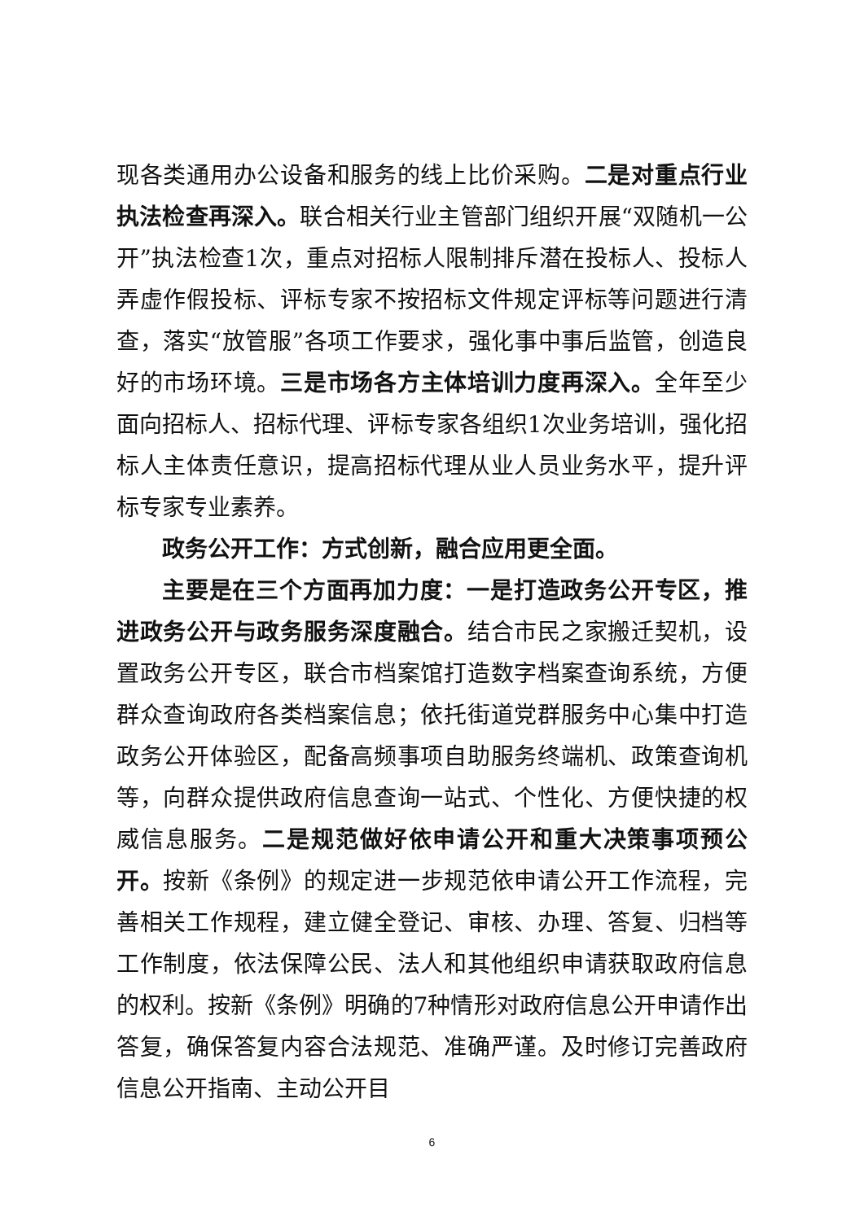现各类通用办公设备和服务的线上比价采购。二是对重点行业执法检查再深入。联合相关行业主管部门组织开展“双随机一公开”执法检查1次，重点对招标人限制排斥潜在投标人、投标人弄虚作假投标、评标专家不按招标文件规定评标等问题进行清查，落实“放管服”各项工作要求，强化事中事后监管，创造良好的市场环境。三是市场各方主体培训力度再深入。全年至少面向招标人、招标代理、评标专家各组织1次业务培训，强化招标人主体责任意识，提高招标代理从业人员业务水平，提升评标专家专业素养。
政务公开工作：方式创新，融合应用更全面。
主要是在三个方面再加力度：一是打造政务公开专区，推进政务公开与政务服务深度融合。结合市民之家搬迁契机，设置政务公开专区，联合市档案馆打造数字档案查询系统，方便群众查询政府各类档案信息；依托街道党群服务中心集中打造政务公开体验区，配备高频事项自助服务终端机、政策查询机等，向群众提供政府信息查询一站式、个性化、方便快捷的权威信息服务。二是规范做好依申请公开和重大决策事项预公开。按新《条例》的规定进一步规范依申请公开工作流程，完善相关工作规程，建立健全登记、审核、办理、答复、归档等工作制度，依法保障公民、法人和其他组织申请获取政府信息的权利。按新《条例》明确的7种情形对政府信息公开申请作出答复，确保答复内容合法规范、准确严谨。及时修订完善政府信息公开指南、主动公开目
6